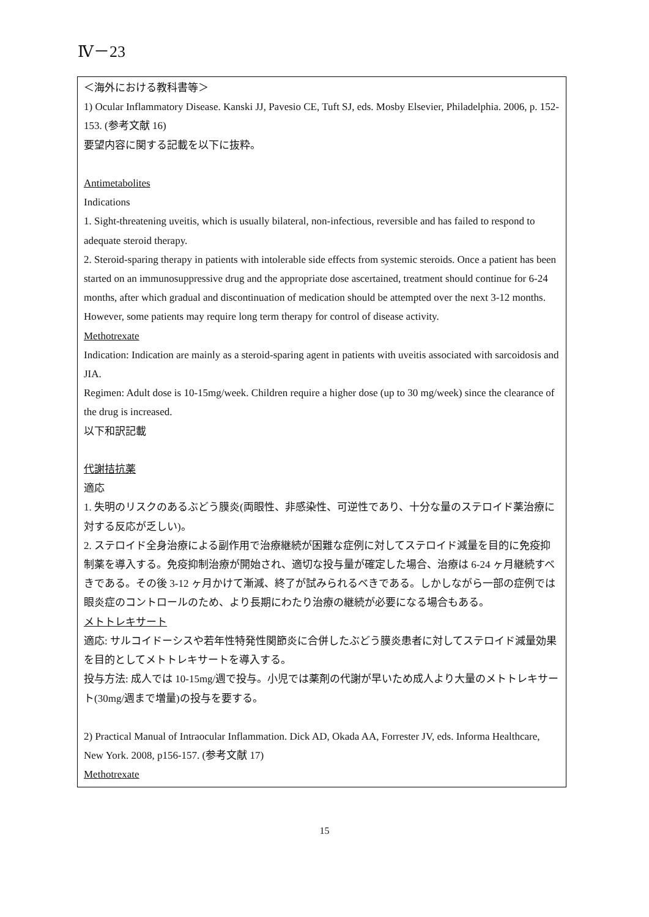Ⅳ－23
＜海外における教科書等＞
1) Ocular Inflammatory Disease. Kanski JJ, Pavesio CE, Tuft SJ, eds. Mosby Elsevier, Philadelphia. 2006, p. 152-153. (参考文献 16)
要望内容に関する記載を以下に抜粋。
Antimetabolites
Indications
1. Sight-threatening uveitis, which is usually bilateral, non-infectious, reversible and has failed to respond to adequate steroid therapy.
2. Steroid-sparing therapy in patients with intolerable side effects from systemic steroids. Once a patient has been started on an immunosuppressive drug and the appropriate dose ascertained, treatment should continue for 6-24 months, after which gradual and discontinuation of medication should be attempted over the next 3-12 months. However, some patients may require long term therapy for control of disease activity.
Methotrexate
Indication: Indication are mainly as a steroid-sparing agent in patients with uveitis associated with sarcoidosis and JIA.
Regimen: Adult dose is 10-15mg/week. Children require a higher dose (up to 30 mg/week) since the clearance of the drug is increased.
以下和訳記載
代謝拮抗薬
適応
1. 失明のリスクのあるぶどう膜炎(両眼性、非感染性、可逆性であり、十分な量のステロイド薬治療に対する反応が乏しい)。
2. ステロイド全身治療による副作用で治療継続が困難な症例に対してステロイド減量を目的に免疫抑制薬を導入する。免疫抑制治療が開始され、適切な投与量が確定した場合、治療は 6-24 ヶ月継続すべきである。その後 3-12 ヶ月かけて漸減、終了が試みられるべきである。しかしながら一部の症例では眼炎症のコントロールのため、より長期にわたり治療の継続が必要になる場合もある。
メトトレキサート
適応: サルコイドーシスや若年性特発性関節炎に合併したぶどう膜炎患者に対してステロイド減量効果を目的としてメトトレキサートを導入する。
投与方法: 成人では 10-15mg/週で投与。小児では薬剤の代謝が早いため成人より大量のメトトレキサート(30mg/週まで増量)の投与を要する。
2) Practical Manual of Intraocular Inflammation. Dick AD, Okada AA, Forrester JV, eds. Informa Healthcare, New York. 2008, p156-157. (参考文献 17)
Methotrexate
15